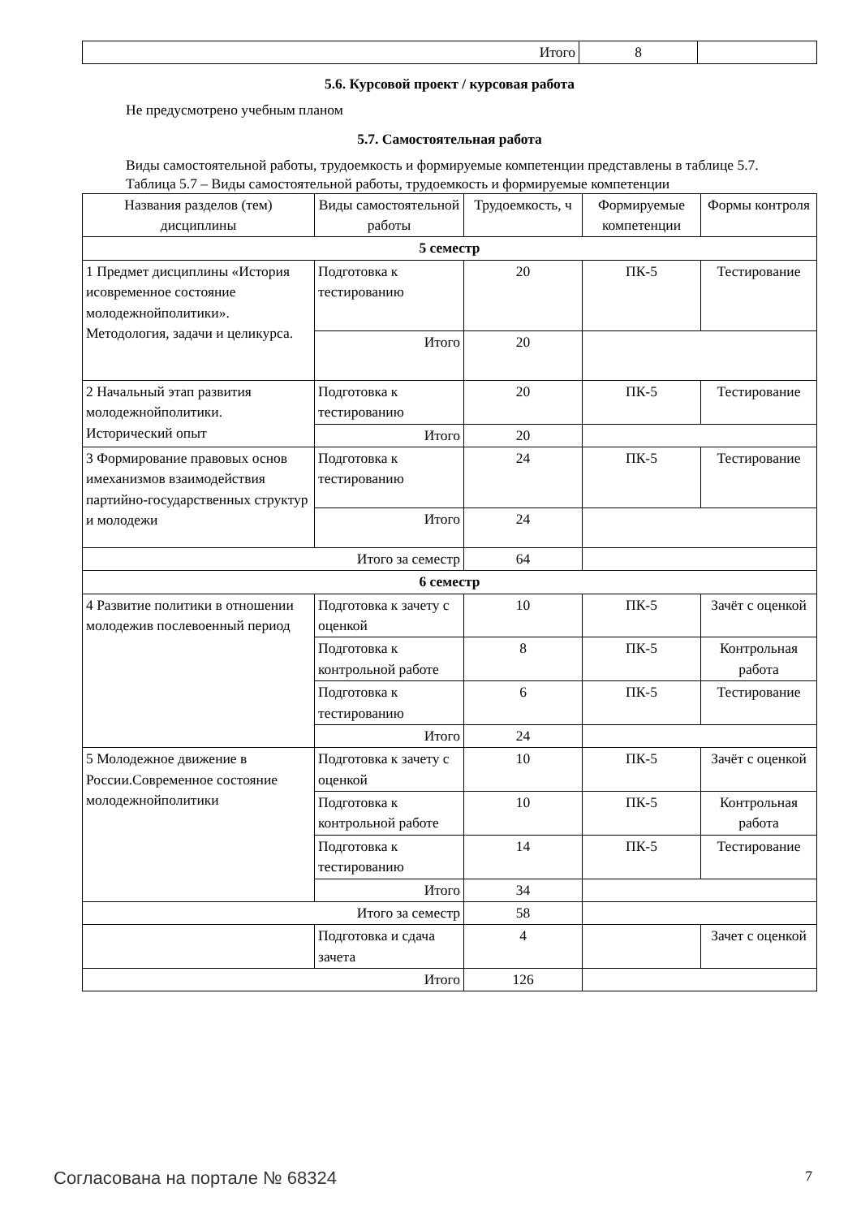| Итого | 8 | |
5.6. Курсовой проект / курсовая работа
Не предусмотрено учебным планом
5.7. Самостоятельная работа
Виды самостоятельной работы, трудоемкость и формируемые компетенции представлены в таблице 5.7.
Таблица 5.7 – Виды самостоятельной работы, трудоемкость и формируемые компетенции
| Названия разделов (тем) дисциплины | Виды самостоятельной работы | Трудоемкость, ч | Формируемые компетенции | Формы контроля |
| --- | --- | --- | --- | --- |
| 5 семестр | | | | |
| 1 Предмет дисциплины «История исовременное состояние молодежнойполитики». Методология, задачи и целикурса. | Подготовка к тестированию | 20 | ПК-5 | Тестирование |
| | Итого | 20 | | |
| 2 Начальный этап развития молодежнойполитики. Исторический опыт | Подготовка к тестированию | 20 | ПК-5 | Тестирование |
| | Итого | 20 | | |
| 3 Формирование правовых основ имеханизмов взаимодействия партийно-государственных структур и молодежи | Подготовка к тестированию | 24 | ПК-5 | Тестирование |
| | Итого | 24 | | |
| Итого за семестр | | 64 | | |
| 6 семестр | | | | |
| 4 Развитие политики в отношении молодежив послевоенный период | Подготовка к зачету с оценкой | 10 | ПК-5 | Зачёт с оценкой |
| | Подготовка к контрольной работе | 8 | ПК-5 | Контрольная работа |
| | Подготовка к тестированию | 6 | ПК-5 | Тестирование |
| | Итого | 24 | | |
| 5 Молодежное движение в России.Современное состояние молодежнойполитики | Подготовка к зачету с оценкой | 10 | ПК-5 | Зачёт с оценкой |
| | Подготовка к контрольной работе | 10 | ПК-5 | Контрольная работа |
| | Подготовка к тестированию | 14 | ПК-5 | Тестирование |
| | Итого | 34 | | |
| Итого за семестр | | 58 | | |
| | Подготовка и сдача зачета | 4 | | Зачет с оценкой |
| Итого | | 126 | | |
Согласована на портале № 68324 7